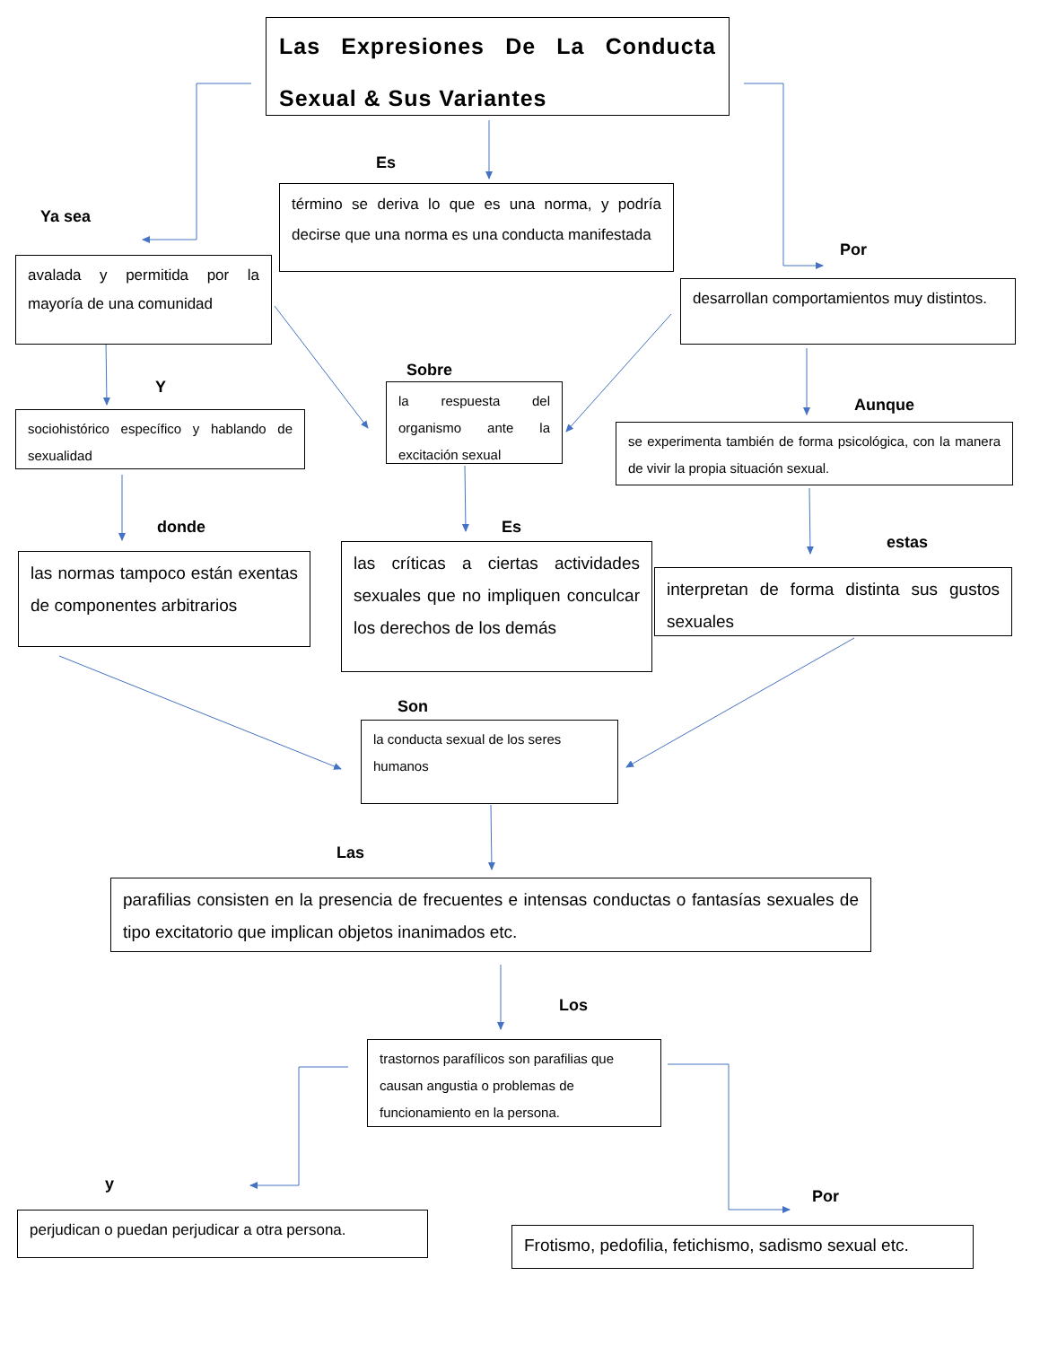Las Expresiones De La Conducta Sexual & Sus Variantes
Ya sea
avalada y permitida por la mayoría de una comunidad
Es
término se deriva lo que es una norma, y podría decirse que una norma es una conducta manifestada
Por
desarrollan comportamientos muy distintos.
Y
sociohistórico específico y hablando de sexualidad
Sobre
la respuesta del organismo ante la excitación sexual
Aunque
se experimenta también de forma psicológica, con la manera de vivir la propia situación sexual.
donde
las normas tampoco están exentas de componentes arbitrarios
Es
las críticas a ciertas actividades sexuales que no impliquen conculcar los derechos de los demás
estas
interpretan de forma distinta sus gustos sexuales
Son
la conducta sexual de los seres humanos
Las
parafilias consisten en la presencia de frecuentes e intensas conductas o fantasías sexuales de tipo excitatorio que implican objetos inanimados etc.
Los
trastornos parafílicos son parafilias que causan angustia o problemas de funcionamiento en la persona.
y
perjudican o puedan perjudicar a otra persona.
Por
Frotismo, pedofilia, fetichismo, sadismo sexual etc.